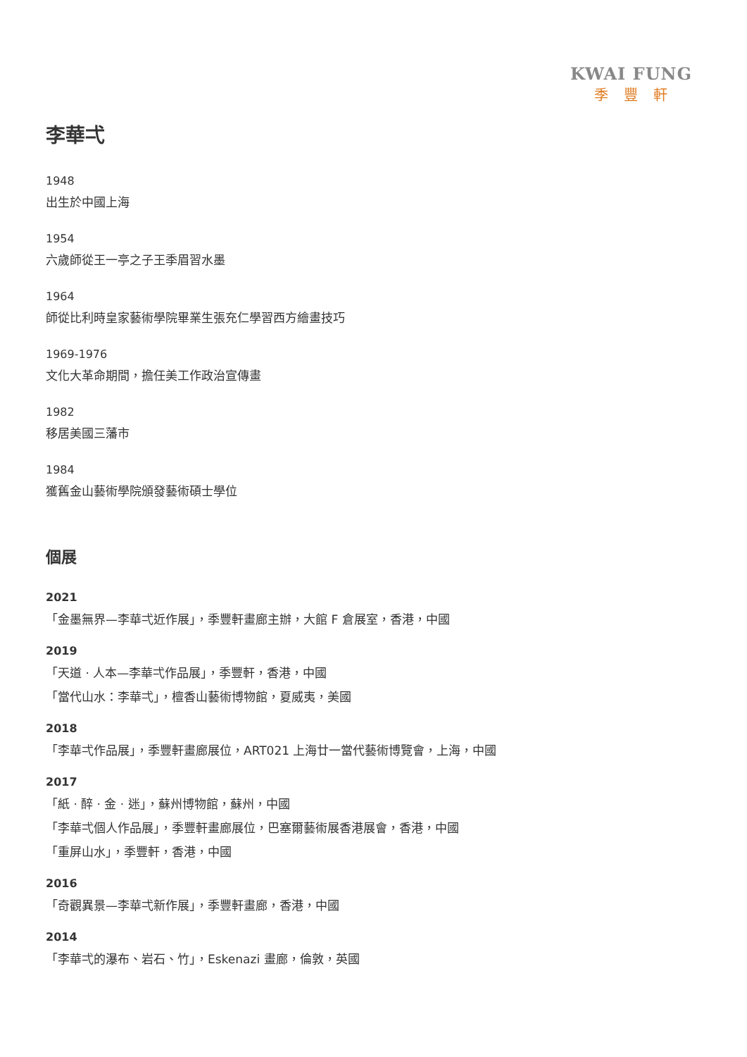KWAI FUNG
季豐軒
李華弌
1948
出生於中國上海
1954
六歲師從王一亭之子王季眉習水墨
1964
師從比利時皇家藝術學院畢業生張充仁學習西方繪畫技巧
1969-1976
文化大革命期間，擔任美工作政治宣傳畫
1982
移居美國三藩市
1984
獲舊金山藝術學院頒發藝術碩士學位
個展
2021
「金墨無界—李華弌近作展」，季豐軒畫廊主辦，大館 F 倉展室，香港，中國
2019
「天道 · 人本—李華弌作品展」，季豐軒，香港，中國
「當代山水：李華弌」，檀香山藝術博物館，夏威夷，美國
2018
「李華弌作品展」，季豐軒畫廊展位，ART021 上海廿一當代藝術博覽會，上海，中國
2017
「紙 · 醉 · 金 · 迷」，蘇州博物館，蘇州，中國
「李華弌個人作品展」，季豐軒畫廊展位，巴塞爾藝術展香港展會，香港，中國
「重屏山水」，季豐軒，香港，中國
2016
「奇觀異景—李華弌新作展」，季豐軒畫廊，香港，中國
2014
「李華弌的瀑布、岩石、竹」，Eskenazi 畫廊，倫敦，英國